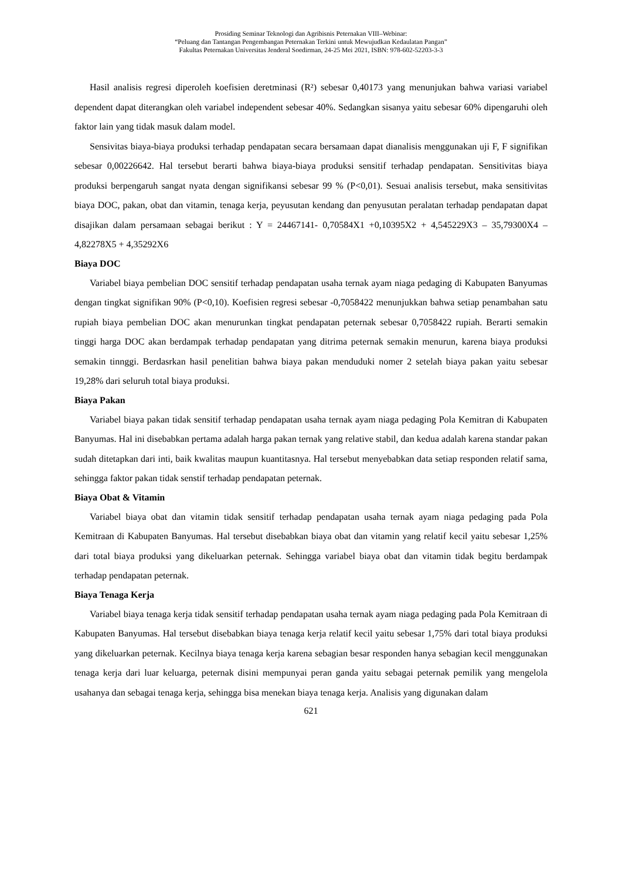Prosiding Seminar Teknologi dan Agribisnis Peternakan VIII–Webinar:
“Peluang dan Tantangan Pengembangan Peternakan Terkini untuk Mewujudkan Kedaulatan Pangan”
Fakultas Peternakan Universitas Jenderal Soedirman, 24-25 Mei 2021, ISBN: 978-602-52203-3-3
Hasil analisis regresi diperoleh koefisien deretminasi (R²) sebesar 0,40173 yang menunjukan bahwa variasi variabel dependent dapat diterangkan oleh variabel independent sebesar 40%. Sedangkan sisanya yaitu sebesar 60% dipengaruhi oleh faktor lain yang tidak masuk dalam model.
Sensivitas biaya-biaya produksi terhadap pendapatan secara bersamaan dapat dianalisis menggunakan uji F, F signifikan sebesar 0,00226642. Hal tersebut berarti bahwa biaya-biaya produksi sensitif terhadap pendapatan. Sensitivitas biaya produksi berpengaruh sangat nyata dengan signifikansi sebesar 99 % (P<0,01). Sesuai analisis tersebut, maka sensitivitas biaya DOC, pakan, obat dan vitamin, tenaga kerja, peyusutan kendang dan penyusutan peralatan terhadap pendapatan dapat disajikan dalam persamaan sebagai berikut : Y = 24467141- 0,70584X1 +0,10395X2 + 4,545229X3 – 35,79300X4 – 4,82278X5 + 4,35292X6
Biaya DOC
Variabel biaya pembelian DOC sensitif terhadap pendapatan usaha ternak ayam niaga pedaging di Kabupaten Banyumas dengan tingkat signifikan 90% (P<0,10). Koefisien regresi sebesar -0,7058422 menunjukkan bahwa setiap penambahan satu rupiah biaya pembelian DOC akan menurunkan tingkat pendapatan peternak sebesar 0,7058422 rupiah. Berarti semakin tinggi harga DOC akan berdampak terhadap pendapatan yang ditrima peternak semakin menurun, karena biaya produksi semakin tinnggi. Berdasrkan hasil penelitian bahwa biaya pakan menduduki nomer 2 setelah biaya pakan yaitu sebesar 19,28% dari seluruh total biaya produksi.
Biaya Pakan
Variabel biaya pakan tidak sensitif terhadap pendapatan usaha ternak ayam niaga pedaging Pola Kemitran di Kabupaten Banyumas. Hal ini disebabkan pertama adalah harga pakan ternak yang relative stabil, dan kedua adalah karena standar pakan sudah ditetapkan dari inti, baik kwalitas maupun kuantitasnya. Hal tersebut menyebabkan data setiap responden relatif sama, sehingga faktor pakan tidak senstif terhadap pendapatan peternak.
Biaya Obat & Vitamin
Variabel biaya obat dan vitamin tidak sensitif terhadap pendapatan usaha ternak ayam niaga pedaging pada Pola Kemitraan di Kabupaten Banyumas. Hal tersebut disebabkan biaya obat dan vitamin yang relatif kecil yaitu sebesar 1,25% dari total biaya produksi yang dikeluarkan peternak. Sehingga variabel biaya obat dan vitamin tidak begitu berdampak terhadap pendapatan peternak.
Biaya Tenaga Kerja
Variabel biaya tenaga kerja tidak sensitif terhadap pendapatan usaha ternak ayam niaga pedaging pada Pola Kemitraan di Kabupaten Banyumas. Hal tersebut disebabkan biaya tenaga kerja relatif kecil yaitu sebesar 1,75% dari total biaya produksi yang dikeluarkan peternak. Kecilnya biaya tenaga kerja karena sebagian besar responden hanya sebagian kecil menggunakan tenaga kerja dari luar keluarga, peternak disini mempunyai peran ganda yaitu sebagai peternak pemilik yang mengelola usahanya dan sebagai tenaga kerja, sehingga bisa menekan biaya tenaga kerja. Analisis yang digunakan dalam
621